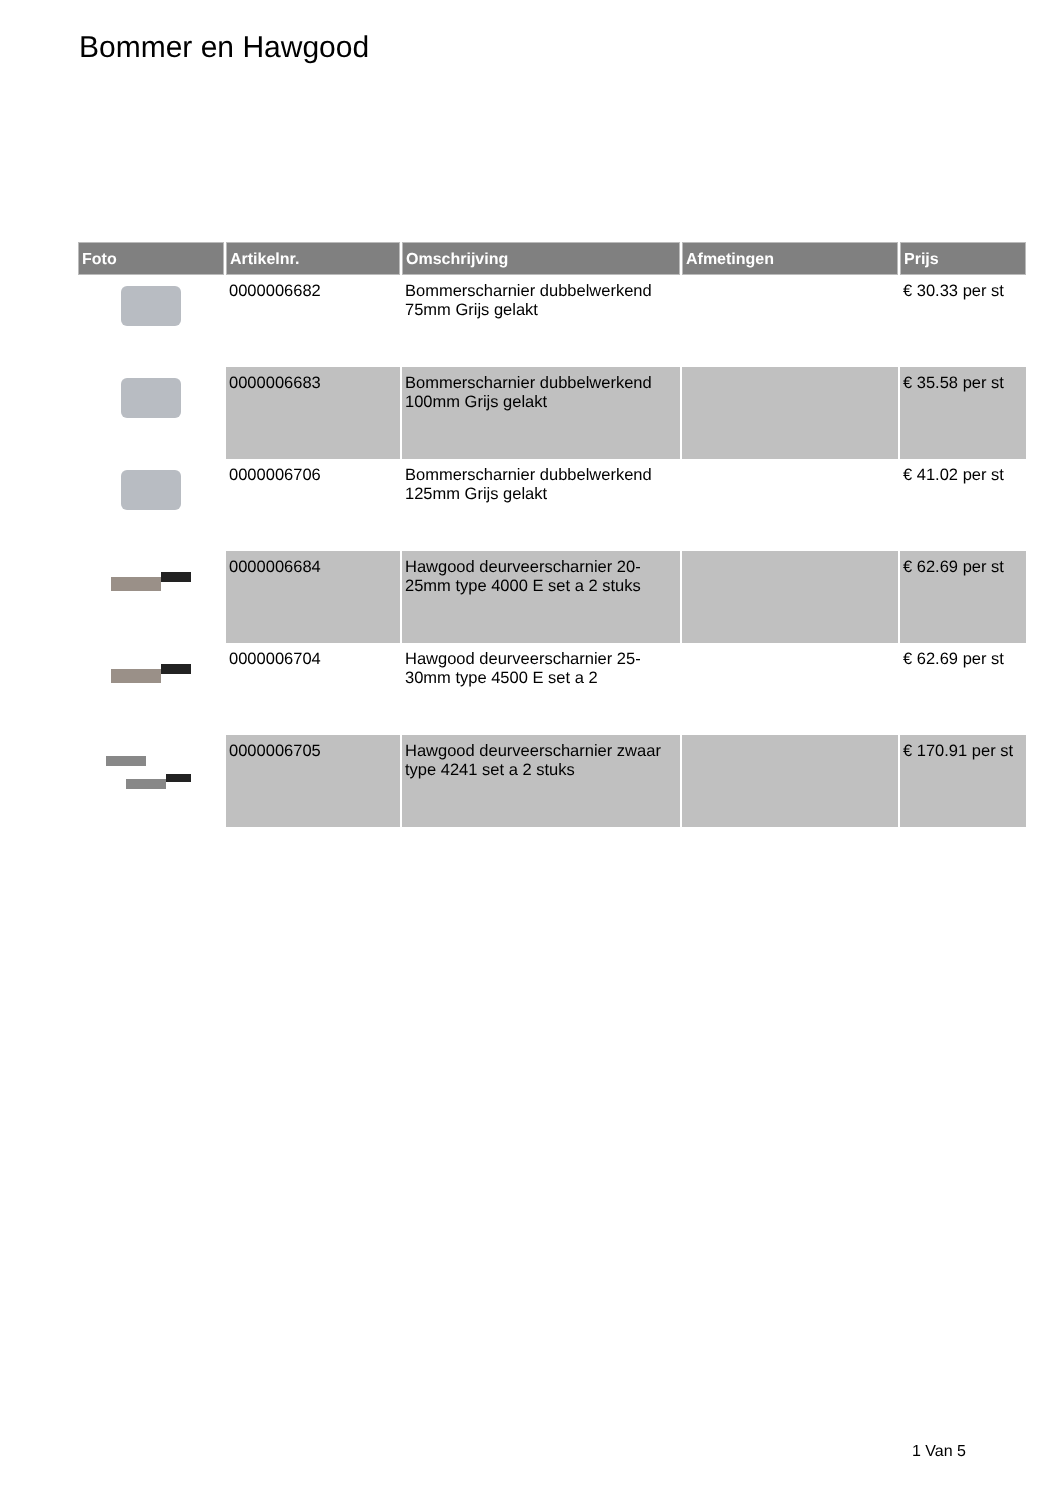Bommer en Hawgood
| Foto | Artikelnr. | Omschrijving | Afmetingen | Prijs |
| --- | --- | --- | --- | --- |
| | 0000006682 | Bommerscharnier dubbelwerkend 75mm Grijs gelakt | | € 30.33 per st |
| | 0000006683 | Bommerscharnier dubbelwerkend 100mm Grijs gelakt | | € 35.58 per st |
| | 0000006706 | Bommerscharnier dubbelwerkend 125mm Grijs gelakt | | € 41.02 per st |
| | 0000006684 | Hawgood deurveerscharnier 20-25mm type 4000 E set a 2 stuks | | € 62.69 per st |
| | 0000006704 | Hawgood deurveerscharnier 25-30mm type 4500 E set a 2 | | € 62.69 per st |
| | 0000006705 | Hawgood deurveerscharnier zwaar type 4241 set a 2 stuks | | € 170.91 per st |
1 Van 5